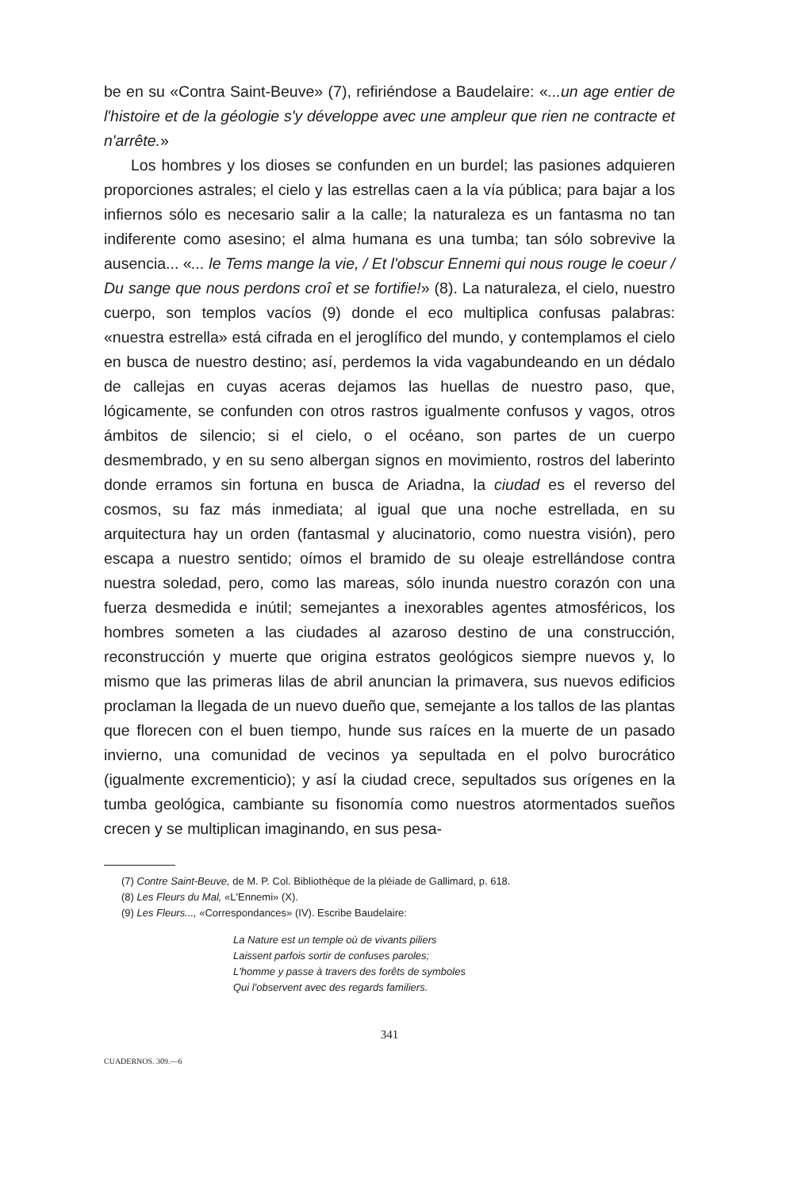be en su «Contra Saint-Beuve» (7), refiriéndose a Baudelaire: «...un age entier de l'histoire et de la géologie s'y développe avec une ampleur que rien ne contracte et n'arrête.»
Los hombres y los dioses se confunden en un burdel; las pasiones adquieren proporciones astrales; el cielo y las estrellas caen a la vía pública; para bajar a los infiernos sólo es necesario salir a la calle; la naturaleza es un fantasma no tan indiferente como asesino; el alma humana es una tumba; tan sólo sobrevive la ausencia... «... le Tems mange la vie, / Et l'obscur Ennemi qui nous rouge le coeur / Du sange que nous perdons croî et se fortifie!» (8). La naturaleza, el cielo, nuestro cuerpo, son templos vacíos (9) donde el eco multiplica confusas palabras: «nuestra estrella» está cifrada en el jeroglífico del mundo, y contemplamos el cielo en busca de nuestro destino; así, perdemos la vida vagabundeando en un dédalo de callejas en cuyas aceras dejamos las huellas de nuestro paso, que, lógicamente, se confunden con otros rastros igualmente confusos y vagos, otros ámbitos de silencio; si el cielo, o el océano, son partes de un cuerpo desmembrado, y en su seno albergan signos en movimiento, rostros del laberinto donde erramos sin fortuna en busca de Ariadna, la ciudad es el reverso del cosmos, su faz más inmediata; al igual que una noche estrellada, en su arquitectura hay un orden (fantasmal y alucinatorio, como nuestra visión), pero escapa a nuestro sentido; oímos el bramido de su oleaje estrellándose contra nuestra soledad, pero, como las mareas, sólo inunda nuestro corazón con una fuerza desmedida e inútil; semejantes a inexorables agentes atmosféricos, los hombres someten a las ciudades al azaroso destino de una construcción, reconstrucción y muerte que origina estratos geológicos siempre nuevos y, lo mismo que las primeras lilas de abril anuncian la primavera, sus nuevos edificios proclaman la llegada de un nuevo dueño que, semejante a los tallos de las plantas que florecen con el buen tiempo, hunde sus raíces en la muerte de un pasado invierno, una comunidad de vecinos ya sepultada en el polvo burocrático (igualmente excrementicio); y así la ciudad crece, sepultados sus orígenes en la tumba geológica, cambiante su fisonomía como nuestros atormentados sueños crecen y se multiplican imaginando, en sus pesa-
(7) Contre Saint-Beuve, de M. P. Col. Bibliothèque de la pléiade de Gallimard, p. 618.
(8) Les Fleurs du Mal, «L'Ennemi» (X).
(9) Les Fleurs..., «Correspondances» (IV). Escribe Baudelaire:
La Nature est un temple où de vivants piliers
Laissent parfois sortir de confuses paroles;
L'homme y passe à travers des forêts de symboles
Qui l'observent avec des regards familiers.
341
CUADERNOS. 309.—6